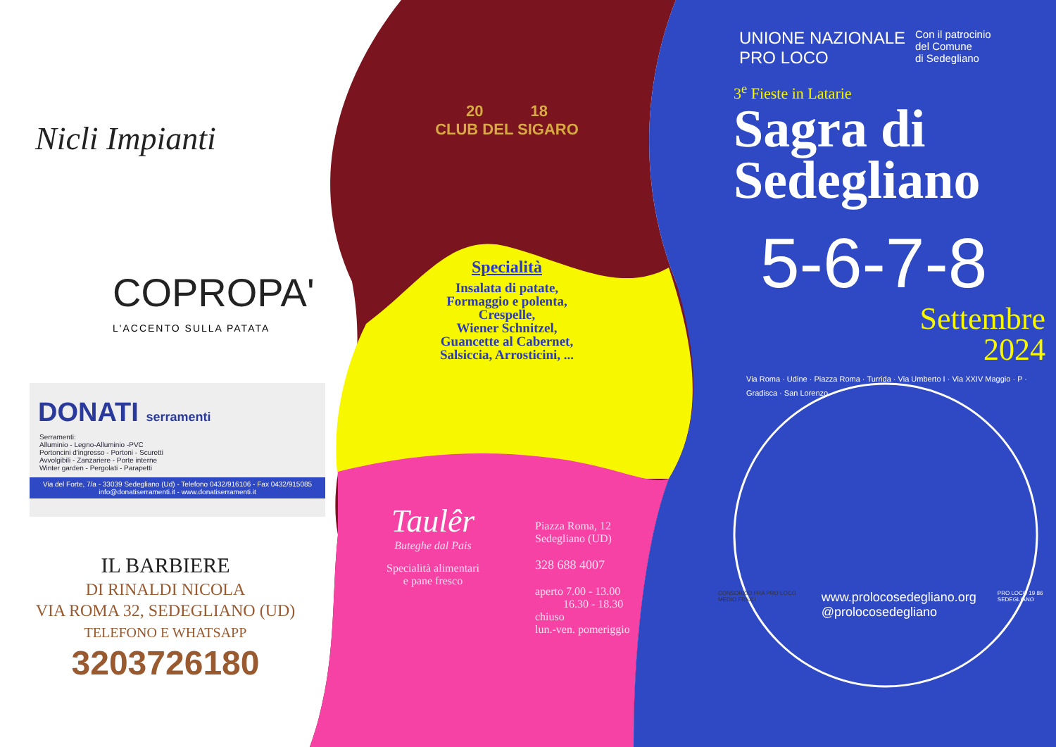Nicli Impianti
COPROPA'
L'ACCENTO SULLA PATATA
DONATI serramenti
Serramenti:
Alluminio - Legno-Alluminio -PVC
Portoncini d'ingresso - Portoni - Scuretti
Avvolgibili - Zanzariere - Porte interne
Winter garden - Pergolati - Parapetti
Via del Forte, 7/a - 33039 Sedegliano (Ud) - Telefono 0432/916106 - Fax 0432/915085
info@donatiserramenti.it - www.donatiserramenti.it
IL BARBIERE
DI RINALDI NICOLA
VIA ROMA 32, SEDEGLIANO (UD)
TELEFONO E WHATSAPP
3203726180
20 18
CLUB DEL SIGARO
Specialità
Insalata di patate,
Formaggio e polenta,
Crespelle,
Wiener Schnitzel,
Guancette al Cabernet,
Salsiccia, Arrosticini, ...
Taulêr
Buteghe dal Pais
Specialità alimentari
e pane fresco
Piazza Roma, 12
Sedegliano (UD)
328 688 4007
aperto 7.00 - 13.00
16.30 - 18.30
chiuso
lun.-ven. pomeriggio
UNIONE NAZIONALE
PRO LOCO
Con il patrocinio
del Comune
di Sedegliano
3<sup>e</sup> Fieste in Latarie
Sagra di
Sedegliano
5-6-7-8
Settembre
2024
Via Roma · Udine · Piazza Roma · Turrida · Via Umberto I · Via XXIV Maggio · P · Gradisca · San Lorenzo
CONSORZIO FRA PRO LOCO MEDIO FRIULI www.prolocosedegliano.org
@prolocosedegliano PRO LOCO 19 86 SEDEGLIANO